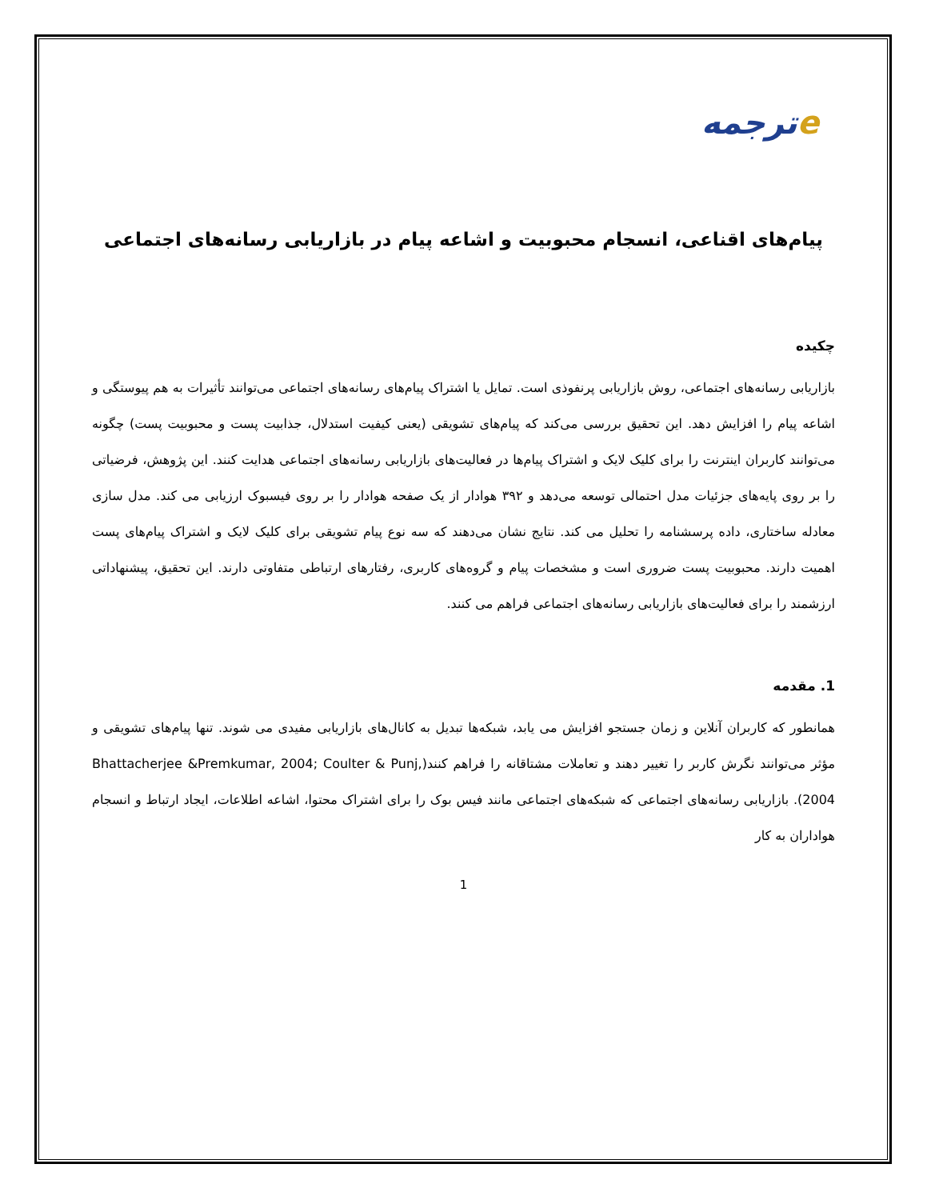eترجمه
پیام‌های اقناعی، انسجام محبوبیت و اشاعه پیام در بازاریابی رسانه‌های اجتماعی
چکیده
بازاریابی رسانه‌های اجتماعی، روش بازاریابی پرنفوذی است. تمایل یا اشتراک پیام‌های رسانه‌های اجتماعی می‌توانند تأثیرات به هم پیوستگی و اشاعه پیام را افزایش دهد. این تحقیق بررسی می‌کند که پیام‌های تشویقی (یعنی کیفیت استدلال، جذابیت پست و محبوبیت پست) چگونه می‌توانند کاربران اینترنت را برای کلیک لایک و اشتراک پیام‌ها در فعالیت‌های بازاریابی رسانه‌های اجتماعی هدایت کنند. این پژوهش، فرضیاتی را بر روی پایه‌های جزئیات مدل احتمالی توسعه می‌دهد و ۳۹۲ هوادار از یک صفحه هوادار را بر روی فیسبوک ارزیابی می کند. مدل سازی معادله ساختاری، داده پرسشنامه را تحلیل می کند. نتایج نشان می‌دهند که سه نوع پیام تشویقی برای کلیک لایک و اشتراک پیام‌های پست اهمیت دارند. محبوبیت پست ضروری است و مشخصات پیام و گروه‌های کاربری، رفتارهای ارتباطی متفاوتی دارند. این تحقیق، پیشنهاداتی ارزشمند را برای فعالیت‌های بازاریابی رسانه‌های اجتماعی فراهم می کنند.
1. مقدمه
همانطور که کاربران آنلاین و زمان جستجو افزایش می یابد، شبکه‌ها تبدیل به کانال‌های بازاریابی مفیدی می شوند. تنها پیام‌های تشویقی و مؤثر می‌توانند نگرش کاربر را تغییر دهند و تعاملات مشتاقانه را فراهم کنند(Bhattacherjee &Premkumar, 2004; Coulter & Punj, 2004). بازاریابی رسانه‌های اجتماعی که شبکه‌های اجتماعی مانند فیس بوک را برای اشتراک محتوا، اشاعه اطلاعات، ایجاد ارتباط و انسجام هواداران به کار
1